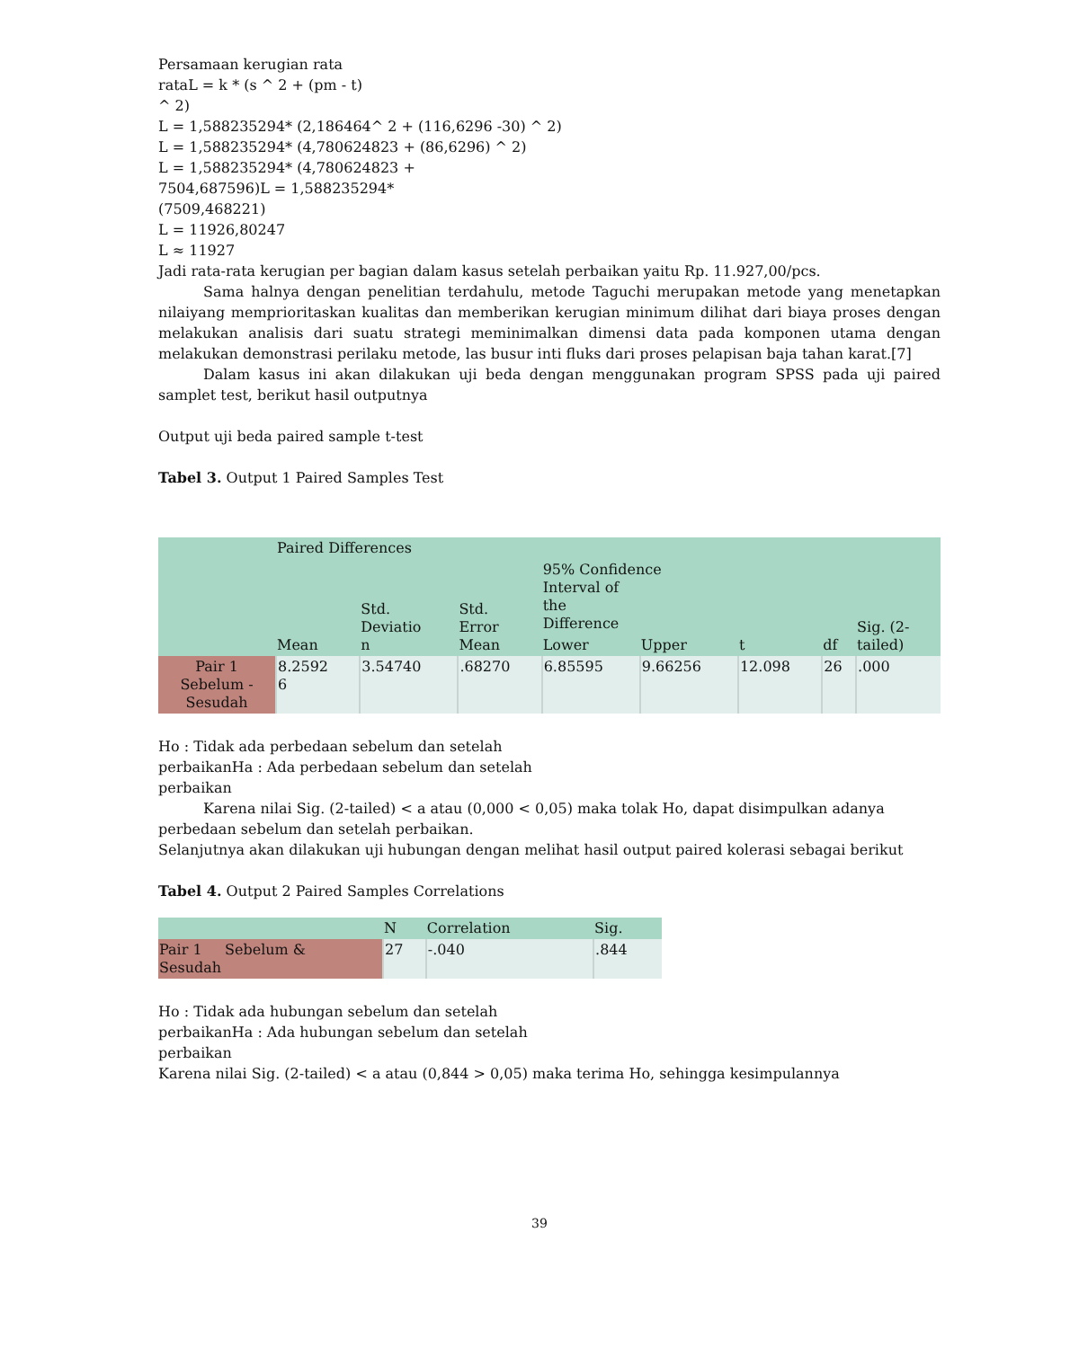Persamaan kerugian rata
rataL = k * (s ^ 2 + (pm - t)
^ 2)
L = 1,588235294* (2,186464^ 2 + (116,6296 -30) ^ 2)
L = 1,588235294* (4,780624823 + (86,6296) ^ 2)
L = 1,588235294* (4,780624823 +
7504,687596)L = 1,588235294*
(7509,468221)
L = 11926,80247
L ≈ 11927
Jadi rata-rata kerugian per bagian dalam kasus setelah perbaikan yaitu Rp. 11.927,00/pcs.
Sama halnya dengan penelitian terdahulu, metode Taguchi merupakan metode yang menetapkan nilaiyang memprioritaskan kualitas dan memberikan kerugian minimum dilihat dari biaya proses dengan melakukan analisis dari suatu strategi meminimalkan dimensi data pada komponen utama dengan melakukan demonstrasi perilaku metode, las busur inti fluks dari proses pelapisan baja tahan karat.[7]
Dalam kasus ini akan dilakukan uji beda dengan menggunakan program SPSS pada uji paired samplet test, berikut hasil outputnya
Output uji beda paired sample t-test
Tabel 3. Output 1 Paired Samples Test
| | Paired Differences | | | | | t | df | Sig. (2- tailed) |
| | Mean | Std. Deviatio n | Std. Error Mean | 95% Confidence Interval of the Difference | | | | |
| | | | | Lower | Upper | | | |
| Pair 1 Sebelum - Sesudah | 8.2592 6 | 3.54740 | .68270 | 6.85595 | 9.66256 | 12.098 | 26 | .000 |
Ho : Tidak ada perbedaan sebelum dan setelah
perbaikanHa : Ada perbedaan sebelum dan setelah
perbaikan
Karena nilai Sig. (2-tailed) < a atau (0,000 < 0,05) maka tolak Ho, dapat disimpulkan adanya perbedaan sebelum dan setelah perbaikan.
Selanjutnya akan dilakukan uji hubungan dengan melihat hasil output paired kolerasi sebagai berikut
Tabel 4. Output 2 Paired Samples Correlations
| | N | Correlation | Sig. |
| Pair 1 Sebelum & Sesudah | 27 | -.040 | .844 |
Ho : Tidak ada hubungan sebelum dan setelah
perbaikanHa : Ada hubungan sebelum dan setelah
perbaikan
Karena nilai Sig. (2-tailed) < a atau (0,844 > 0,05) maka terima Ho, sehingga kesimpulannya
39